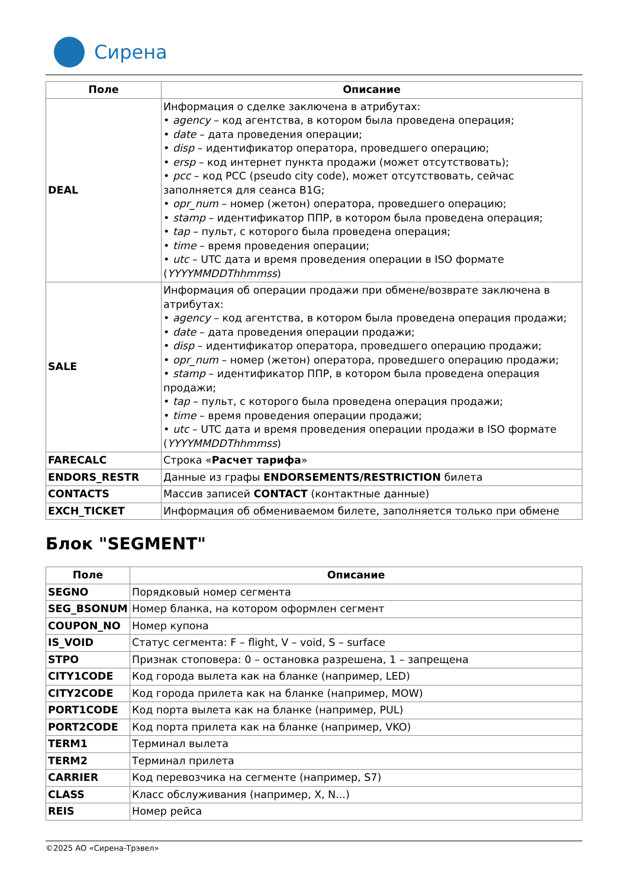Сирена
| Поле | Описание |
| --- | --- |
| DEAL | Информация о сделке заключена в атрибутах: • agency – код агентства, в котором была проведена операция; • date – дата проведения операции; • disp – идентификатор оператора, проведшего операцию; • ersp – код интернет пункта продажи (может отсутствовать); • pcc – код PCC (pseudo city code), может отсутствовать, сейчас заполняется для сеанса B1G; • opr_num – номер (жетон) оператора, проведшего операцию; • stamp – идентификатор ППР, в котором была проведена операция; • tap – пульт, с которого была проведена операция; • time – время проведения операции; • utc – UTC дата и время проведения операции в ISO формате ( YYYYMMDDThhmmss ) |
| SALE | Информация об операции продажи при обмене/возврате заключена в атрибутах: • agency – код агентства, в котором была проведена операция продажи; • date – дата проведения операции продажи; • disp – идентификатор оператора, проведшего операцию продажи; • opr_num – номер (жетон) оператора, проведшего операцию продажи; • stamp – идентификатор ППР, в котором была проведена операция продажи; • tap – пульт, с которого была проведена операция продажи; • time – время проведения операции продажи; • utc – UTC дата и время проведения операции продажи в ISO формате ( YYYYMMDDThhmmss ) |
| FARECALC | Строка « Расчет тарифа » |
| ENDORS_RESTR | Данные из графы ENDORSEMENTS/RESTRICTION билета |
| CONTACTS | Массив записей CONTACT (контактные данные) |
| EXCH_TICKET | Информация об обмениваемом билете, заполняется только при обмене |
Блок "SEGMENT"
| Поле | Описание |
| --- | --- |
| SEGNO | Порядковый номер сегмента |
| SEG_BSONUM | Номер бланка, на котором оформлен сегмент |
| COUPON_NO | Номер купона |
| IS_VOID | Статус сегмента: F – flight, V – void, S – surface |
| STPO | Признак стоповера: 0 – остановка разрешена, 1 – запрещена |
| CITY1CODE | Код города вылета как на бланке (например, LED) |
| CITY2CODE | Код города прилета как на бланке (например, MOW) |
| PORT1CODE | Код порта вылета как на бланке (например, PUL) |
| PORT2CODE | Код порта прилета как на бланке (например, VKO) |
| TERM1 | Терминал вылета |
| TERM2 | Терминал прилета |
| CARRIER | Код перевозчика на сегменте (например, S7) |
| CLASS | Класс обслуживания (например, X, N...) |
| REIS | Номер рейса |
©2025 АО «Сирена-Трэвел»